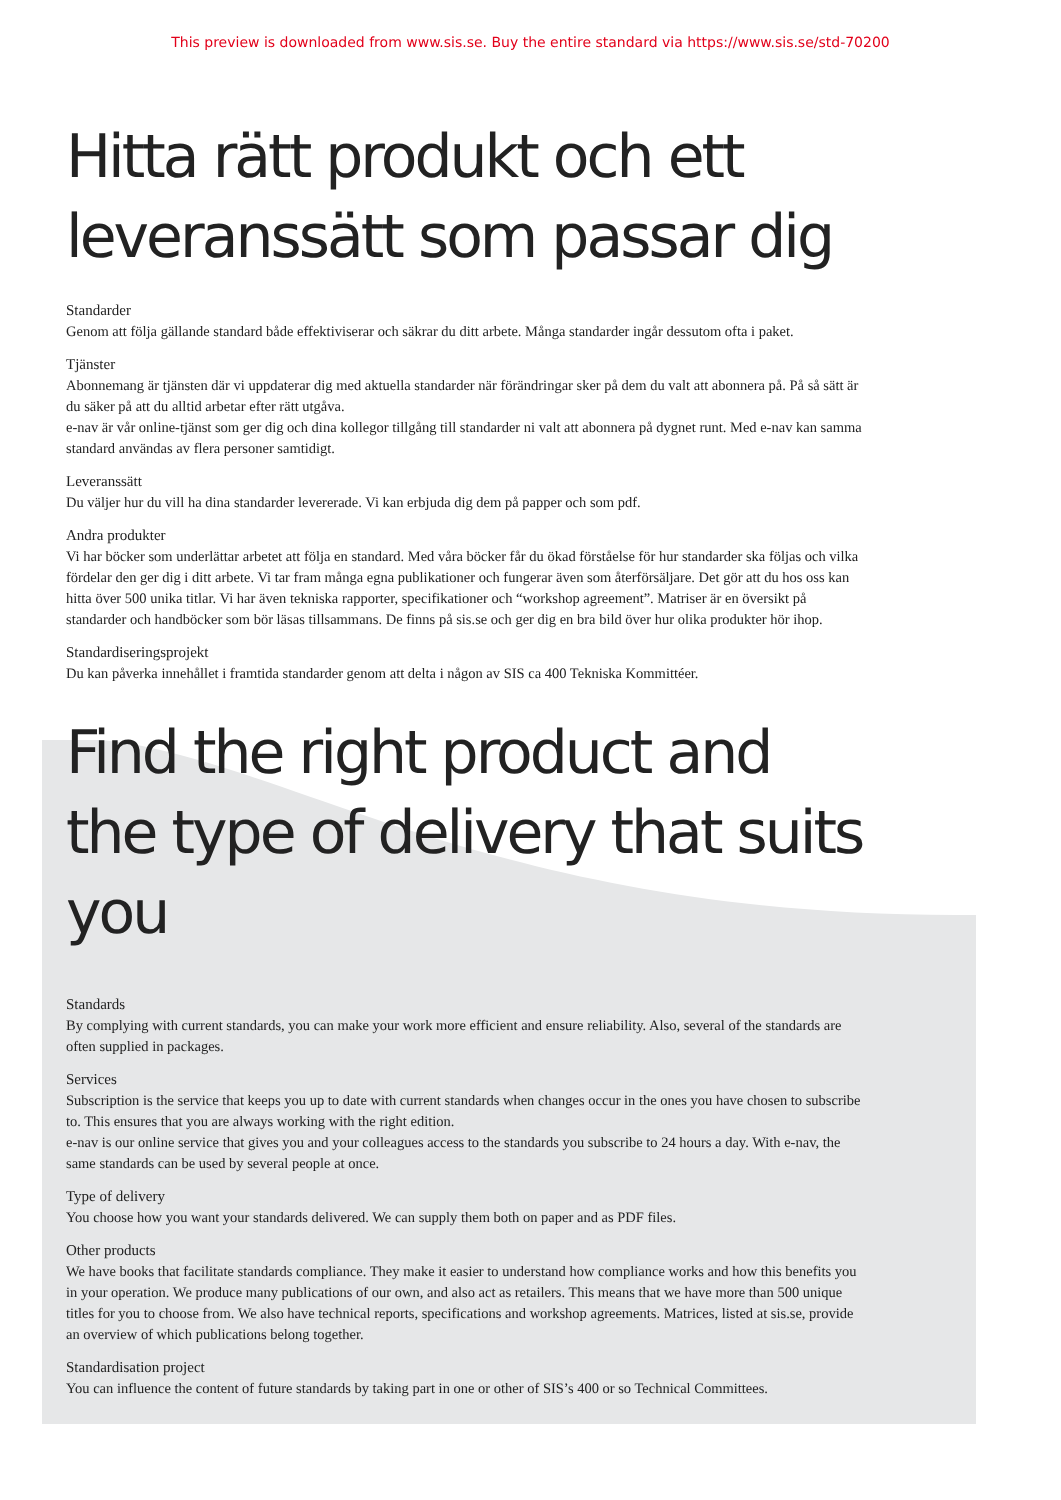This preview is downloaded from www.sis.se. Buy the entire standard via https://www.sis.se/std-70200
Hitta rätt produkt och ett leveranssätt som passar dig
Standarder
Genom att följa gällande standard både effektiviserar och säkrar du ditt arbete. Många standarder ingår dessutom ofta i paket.
Tjänster
Abonnemang är tjänsten där vi uppdaterar dig med aktuella standarder när förändringar sker på dem du valt att abonnera på. På så sätt är du säker på att du alltid arbetar efter rätt utgåva.
e-nav är vår online-tjänst som ger dig och dina kollegor tillgång till standarder ni valt att abonnera på dygnet runt. Med e-nav kan samma standard användas av flera personer samtidigt.
Leveranssätt
Du väljer hur du vill ha dina standarder levererade. Vi kan erbjuda dig dem på papper och som pdf.
Andra produkter
Vi har böcker som underlättar arbetet att följa en standard. Med våra böcker får du ökad förståelse för hur standarder ska följas och vilka fördelar den ger dig i ditt arbete. Vi tar fram många egna publikationer och fungerar även som återförsäljare. Det gör att du hos oss kan hitta över 500 unika titlar. Vi har även tekniska rapporter, specifikationer och “workshop agreement”. Matriser är en översikt på standarder och handböcker som bör läsas tillsammans. De finns på sis.se och ger dig en bra bild över hur olika produkter hör ihop.
Standardiseringsprojekt
Du kan påverka innehållet i framtida standarder genom att delta i någon av SIS ca 400 Tekniska Kommittéer.
Find the right product and the type of delivery that suits you
Standards
By complying with current standards, you can make your work more efficient and ensure reliability. Also, several of the standards are often supplied in packages.
Services
Subscription is the service that keeps you up to date with current standards when changes occur in the ones you have chosen to subscribe to. This ensures that you are always working with the right edition.
e-nav is our online service that gives you and your colleagues access to the standards you subscribe to 24 hours a day. With e-nav, the same standards can be used by several people at once.
Type of delivery
You choose how you want your standards delivered. We can supply them both on paper and as PDF files.
Other products
We have books that facilitate standards compliance. They make it easier to understand how compliance works and how this benefits you in your operation. We produce many publications of our own, and also act as retailers. This means that we have more than 500 unique titles for you to choose from. We also have technical reports, specifications and workshop agreements. Matrices, listed at sis.se, provide an overview of which publications belong together.
Standardisation project
You can influence the content of future standards by taking part in one or other of SIS’s 400 or so Technical Committees.